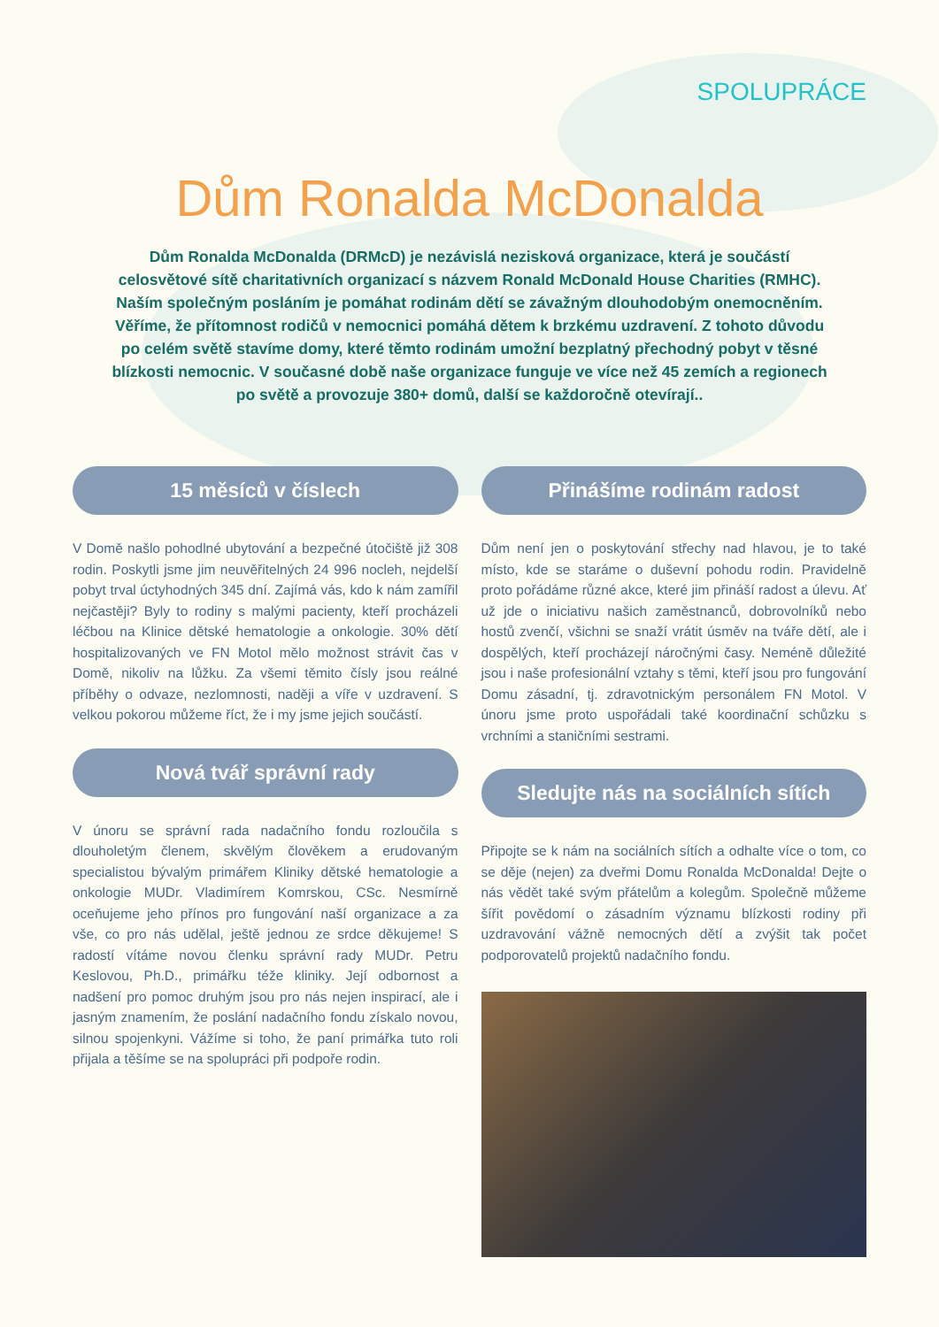SPOLUPRÁCE
Dům Ronalda McDonalda
Dům Ronalda McDonalda (DRMcD) je nezávislá nezisková organizace, která je součástí celosvětové sítě charitativních organizací s názvem Ronald McDonald House Charities (RMHC). Naším společným posláním je pomáhat rodinám dětí se závažným dlouhodobým onemocněním. Věříme, že přítomnost rodičů v nemocnici pomáhá dětem k brzkému uzdravení. Z tohoto důvodu po celém světě stavíme domy, které těmto rodinám umožní bezplatný přechodný pobyt v těsné blízkosti nemocnic. V současné době naše organizace funguje ve více než 45 zemích a regionech po světě a provozuje 380+ domů, další se každoročně otevírají..
15 měsíců v číslech
V Domě našlo pohodlné ubytování a bezpečné útočiště již 308 rodin. Poskytli jsme jim neuvěřitelných 24 996 nocleh, nejdelší pobyt trval úctyhodných 345 dní. Zajímá vás, kdo k nám zamířil nejčastěji? Byly to rodiny s malými pacienty, kteří procházeli léčbou na Klinice dětské hematologie a onkologie. 30% dětí hospitalizovaných ve FN Motol mělo možnost strávit čas v Domě, nikoliv na lůžku. Za všemi těmito čísly jsou reálné příběhy o odvaze, nezlomnosti, naději a víře v uzdravení. S velkou pokorou můžeme říct, že i my jsme jejich součástí.
Nová tvář správní rady
V únoru se správní rada nadačního fondu rozloučila s dlouholetým členem, skvělým člověkem a erudovaným specialistou bývalým primářem Kliniky dětské hematologie a onkologie MUDr. Vladimírem Komrskou, CSc. Nesmírně oceňujeme jeho přínos pro fungování naší organizace a za vše, co pro nás udělal, ještě jednou ze srdce děkujeme! S radostí vítáme novou členku správní rady MUDr. Petru Keslovou, Ph.D., primářku téže kliniky. Její odbornost a nadšení pro pomoc druhým jsou pro nás nejen inspirací, ale i jasným znamením, že poslání nadačního fondu získalo novou, silnou spojenkyni. Vážíme si toho, že paní primářka tuto roli přijala a těšíme se na spolupráci při podpoře rodin.
Přinášíme rodinám radost
Dům není jen o poskytování střechy nad hlavou, je to také místo, kde se staráme o duševní pohodu rodin. Pravidelně proto pořádáme různé akce, které jim přináší radost a úlevu. Ať už jde o iniciativu našich zaměstnanců, dobrovolníků nebo hostů zvenčí, všichni se snaží vrátit úsměv na tváře dětí, ale i dospělých, kteří procházejí náročnými časy. Neméně důležité jsou i naše profesionální vztahy s těmi, kteří jsou pro fungování Domu zásadní, tj. zdravotnickým personálem FN Motol. V únoru jsme proto uspořádali také koordinační schůzku s vrchními a staničními sestrami.
Sledujte nás na sociálních sítích
Připojte se k nám na sociálních sítích a odhalte více o tom, co se děje (nejen) za dveřmi Domu Ronalda McDonalda! Dejte o nás vědět také svým přátelům a kolegům. Společně můžeme šířit povědomí o zásadním významu blízkosti rodiny při uzdravování vážně nemocných dětí a zvýšit tak počet podporovatelů projektů nadačního fondu.